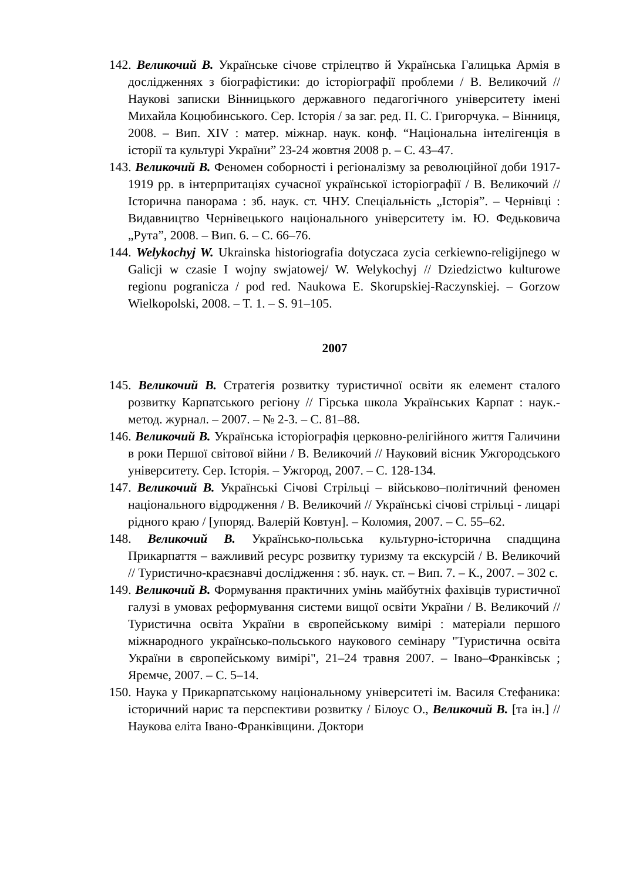142. Великочий В. Українське січове стрілецтво й Українська Галицька Армія в дослідженнях з біографістики: до історіографії проблеми / В. Великочий // Наукові записки Вінницького державного педагогічного університету імені Михайла Коцюбинського. Сер. Історія / за заг. ред. П. С. Григорчука. – Вінниця, 2008. – Вип. XIV : матер. міжнар. наук. конф. “Національна інтелігенція в історії та культурі України” 23-24 жовтня 2008 р. – С. 43–47.
143. Великочий В. Феномен соборності і регіоналізму за революційної доби 1917-1919 рр. в інтерпритаціях сучасної української історіографії / В. Великочий // Історична панорама : зб. наук. ст. ЧНУ. Спеціальність „Історія”. – Чернівці : Видавництво Чернівецького національного університету ім. Ю. Федьковича „Рута”, 2008. – Вип. 6. – С. 66–76.
144. Welykochyj W. Ukrainska historiografia dotyczaca zycia cerkiewno-religijnego w Galicji w czasie I wojny swjatowej/ W. Welykochyj // Dziedzictwo kulturowe regionu pogranicza / pod red. Naukowa E. Skorupskiej-Raczynskiej. – Gorzow Wielkopolski, 2008. – T. 1. – S. 91–105.
2007
145. Великочий В. Стратегія розвитку туристичної освіти як елемент сталого розвитку Карпатського регіону // Гірська школа Українських Карпат : наук.-метод. журнал. – 2007. – № 2-3. – С. 81–88.
146. Великочий В. Українська історіографія церковно-релігійного життя Галичини в роки Першої світової війни / В. Великочий // Науковий вісник Ужгородського університету. Сер. Історія. – Ужгород, 2007. – С. 128-134.
147. Великочий В. Українські Січові Стрільці – військово–політичний феномен національного відродження / В. Великочий // Українські січові стрільці - лицарі рідного краю / [упоряд. Валерій Ковтун]. – Коломия, 2007. – С. 55–62.
148. Великочий В. Українсько-польська культурно-історична спадщина Прикарпаття – важливий ресурс розвитку туризму та екскурсій / В. Великочий // Туристично-краєзнавчі дослідження : зб. наук. ст. – Вип. 7. – К., 2007. – 302 с.
149. Великочий В. Формування практичних умінь майбутніх фахівців туристичної галузі в умовах реформування системи вищої освіти України / В. Великочий // Туристична освіта України в європейському вимірі : матеріали першого міжнародного українсько-польського наукового семінару "Туристична освіта України в європейському вимірі", 21–24 травня 2007. – Івано–Франківськ ; Яремче, 2007. – С. 5–14.
150. Наука у Прикарпатському національному університеті ім. Василя Стефаника: історичний нарис та перспективи розвитку / Білоус О., Великочий В. [та ін.] // Наукова еліта Івано-Франківщини. Доктори